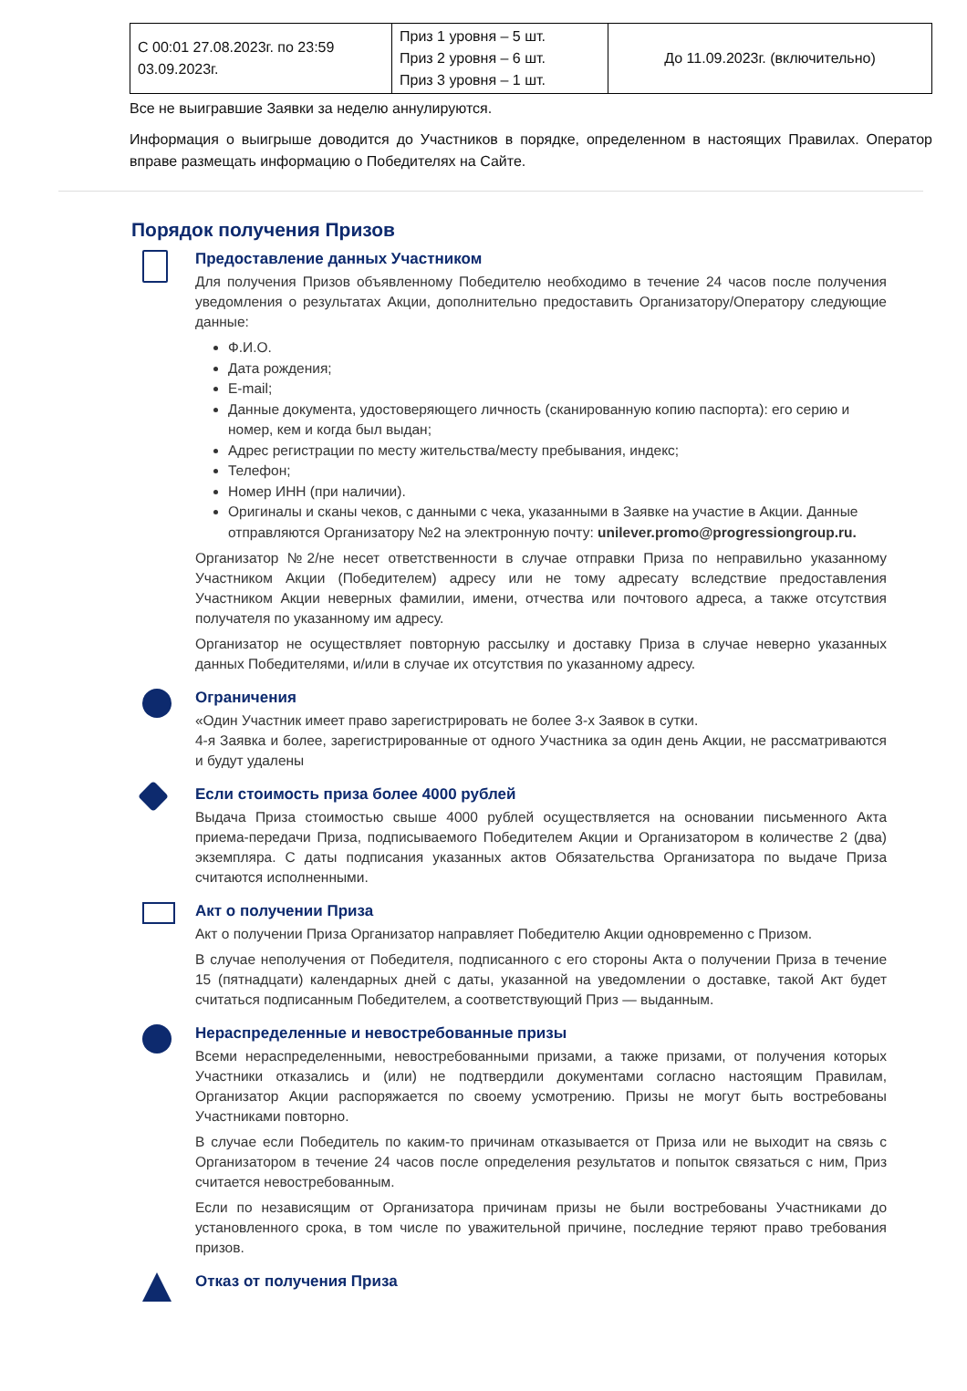| С 00:01 27.08.2023г. по 23:59 03.09.2023г. | Приз 1 уровня – 5 шт. Приз 2 уровня – 6 шт. Приз 3 уровня – 1 шт. | До 11.09.2023г. (включительно) |
Все не выигравшие Заявки за неделю аннулируются.
Информация о выигрыше доводится до Участников в порядке, определенном в настоящих Правилах. Оператор вправе размещать информацию о Победителях на Сайте.
Порядок получения Призов
Предоставление данных Участником
Для получения Призов объявленному Победителю необходимо в течение 24 часов после получения уведомления о результатах Акции, дополнительно предоставить Организатору/Оператору следующие данные:
Ф.И.О.
Дата рождения;
E-mail;
Данные документа, удостоверяющего личность (сканированную копию паспорта): его серию и номер, кем и когда был выдан;
Адрес регистрации по месту жительства/месту пребывания, индекс;
Телефон;
Номер ИНН (при наличии).
Оригиналы и сканы чеков, с данными с чека, указанными в Заявке на участие в Акции. Данные отправляются Организатору №2 на электронную почту: unilever.promo@progressiongroup.ru.
Организатор №2/не несет ответственности в случае отправки Приза по неправильно указанному Участником Акции (Победителем) адресу или не тому адресату вследствие предоставления Участником Акции неверных фамилии, имени, отчества или почтового адреса, а также отсутствия получателя по указанному им адресу.
Организатор не осуществляет повторную рассылку и доставку Приза в случае неверно указанных данных Победителями, и/или в случае их отсутствия по указанному адресу.
Ограничения
«Один Участник имеет право зарегистрировать не более 3-х Заявок в сутки.
4-я Заявка и более, зарегистрированные от одного Участника за один день Акции, не рассматриваются и будут удалены
Если стоимость приза более 4000 рублей
Выдача Приза стоимостью свыше 4000 рублей осуществляется на основании письменного Акта приема-передачи Приза, подписываемого Победителем Акции и Организатором в количестве 2 (два) экземпляра. С даты подписания указанных актов Обязательства Организатора по выдаче Приза считаются исполненными.
Акт о получении Приза
Акт о получении Приза Организатор направляет Победителю Акции одновременно с Призом.
В случае неполучения от Победителя, подписанного с его стороны Акта о получении Приза в течение 15 (пятнадцати) календарных дней с даты, указанной на уведомлении о доставке, такой Акт будет считаться подписанным Победителем, а соответствующий Приз — выданным.
Нераспределенные и невостребованные призы
Всеми нераспределенными, невостребованными призами, а также призами, от получения которых Участники отказались и (или) не подтвердили документами согласно настоящим Правилам, Организатор Акции распоряжается по своему усмотрению. Призы не могут быть востребованы Участниками повторно.
В случае если Победитель по каким-то причинам отказывается от Приза или не выходит на связь с Организатором в течение 24 часов после определения результатов и попыток связаться с ним, Приз считается невостребованным.
Если по независящим от Организатора причинам призы не были востребованы Участниками до установленного срока, в том числе по уважительной причине, последние теряют право требования призов.
Отказ от получения Приза